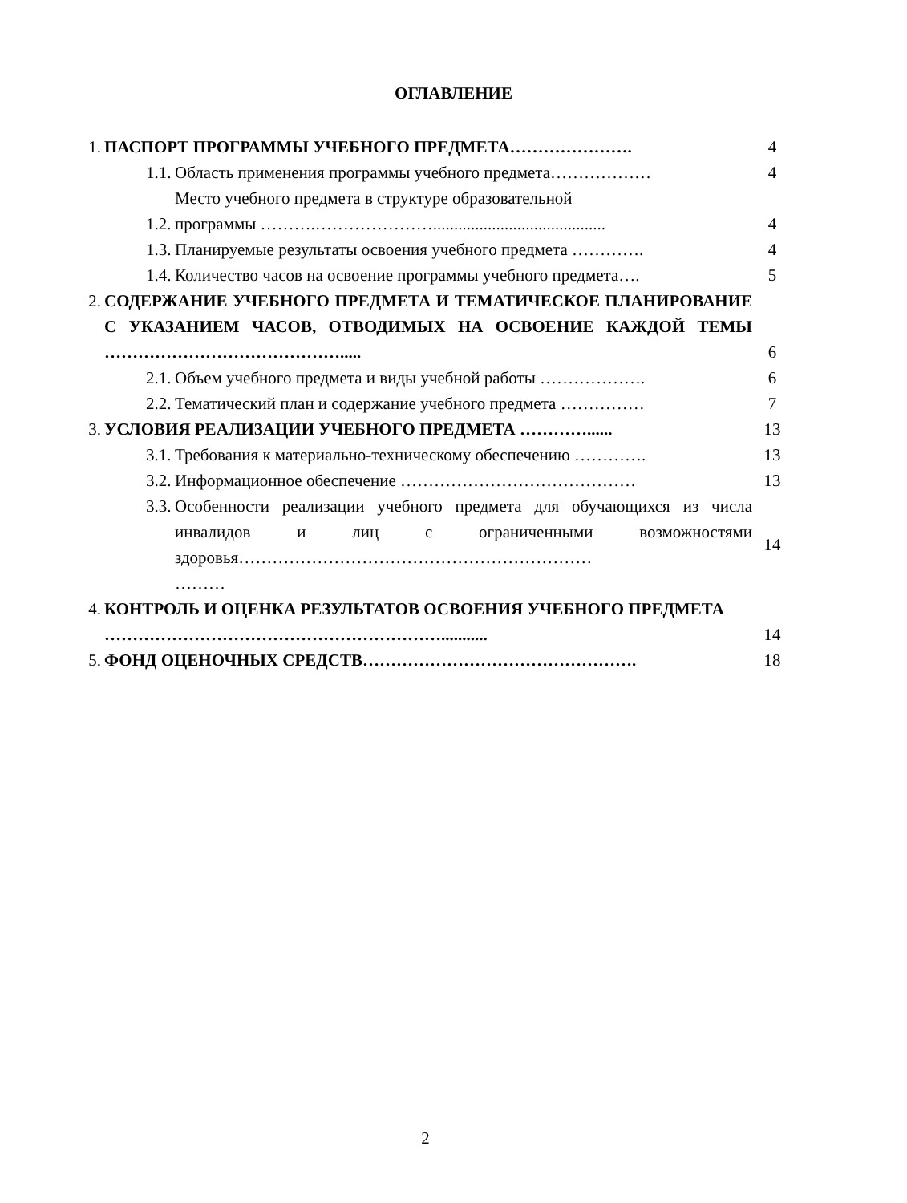ОГЛАВЛЕНИЕ
| 1. | ПАСПОРТ ПРОГРАММЫ УЧЕБНОГО ПРЕДМЕТА…………………. | | 4 |
| | 1.1. | Область применения программы учебного предмета……………… | 4 |
| | 1.2. | Место учебного предмета в структуре образовательной программы ……….…………………......................................... | 4 |
| | 1.3. | Планируемые результаты освоения учебного предмета …………. | 4 |
| | 1.4. | Количество часов на освоение программы учебного предмета…. | 5 |
| 2. | СОДЕРЖАНИЕ УЧЕБНОГО ПРЕДМЕТА И ТЕМАТИЧЕСКОЕ ПЛАНИРОВАНИЕ С УКАЗАНИЕМ ЧАСОВ, ОТВОДИМЫХ НА ОСВОЕНИЕ КАЖДОЙ ТЕМЫ ……………………………………..... | | 6 |
| | 2.1. | Объем учебного предмета и виды учебной работы ………………. | 6 |
| | 2.2. | Тематический план и содержание учебного предмета …………… | 7 |
| 3. | УСЛОВИЯ РЕАЛИЗАЦИИ УЧЕБНОГО ПРЕДМЕТА …………...... | | 13 |
| | 3.1. | Требования к материально-техническому обеспечению …………. | 13 |
| | 3.2. | Информационное обеспечение …………………………………… | 13 |
| | 3.3. | Особенности реализации учебного предмета для обучающихся из числа инвалидов и лиц с ограниченными возможностями здоровья……………………………………………………… ……… | 14 |
| 4. | КОНТРОЛЬ И ОЦЕНКА РЕЗУЛЬТАТОВ ОСВОЕНИЯ УЧЕБНОГО ПРЕДМЕТА ……………………………………………………........... | | 14 |
| 5. | ФОНД ОЦЕНОЧНЫХ СРЕДСТВ…………………………………………. | | 18 |
2